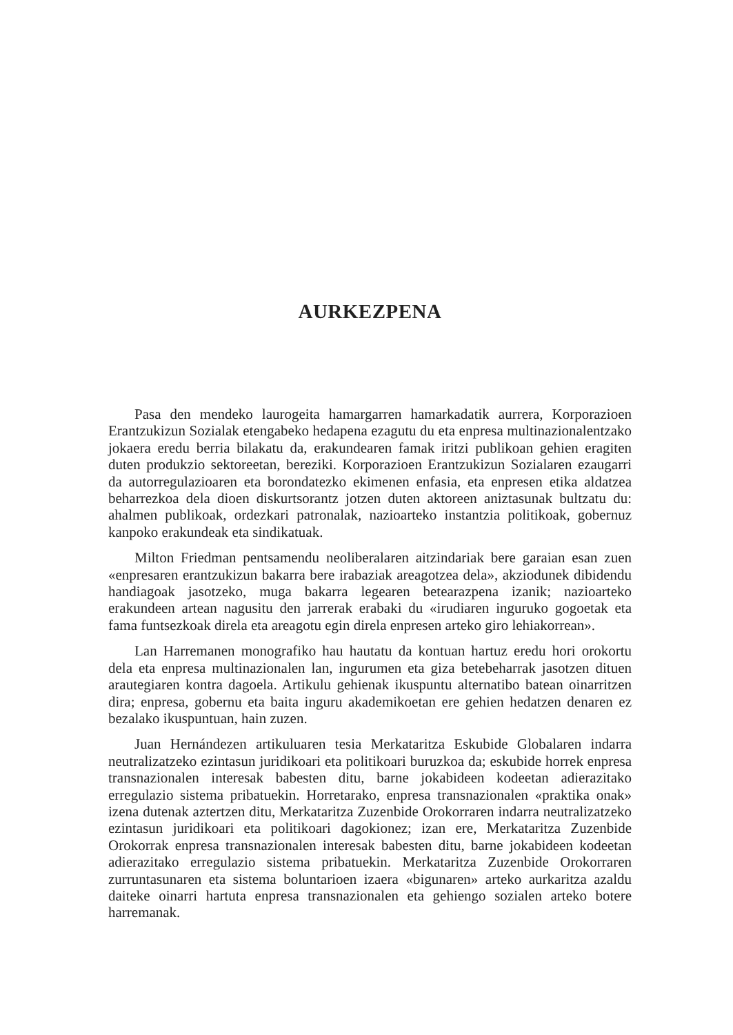AURKEZPENA
Pasa den mendeko laurogeita hamargarren hamarkadatik aurrera, Korporazioen Erantzukizun Sozialak etengabeko hedapena ezagutu du eta enpresa multinazionalentzako jokaera eredu berria bilakatu da, erakundearen famak iritzi publikoan gehien eragiten duten produkzio sektoreetan, bereziki. Korporazioen Erantzukizun Sozialaren ezaugarri da autorregulazioaren eta borondatezko ekimenen enfasia, eta enpresen etika aldatzea beharrezkoa dela dioen diskurtsorantz jotzen duten aktoreen aniztasunak bultzatu du: ahalmen publikoak, ordezkari patronalak, nazioarteko instantzia politikoak, gobernuz kanpoko erakundeak eta sindikatuak.
Milton Friedman pentsamendu neoliberalaren aitzindariak bere garaian esan zuen «enpresaren erantzukizun bakarra bere irabaziak areagotzea dela», akziodunek dibidendu handiagoak jasotzeko, muga bakarra legearen betearazpena izanik; nazioarteko erakundeen artean nagusitu den jarrerak erabaki du «irudiaren inguruko gogoetak eta fama funtsezkoak direla eta areagotu egin direla enpresen arteko giro lehiakorrean».
Lan Harremanen monografiko hau hautatu da kontuan hartuz eredu hori orokortu dela eta enpresa multinazionalen lan, ingurumen eta giza betebeharrak jasotzen dituen arautegiaren kontra dagoela. Artikulu gehienak ikuspuntu alternatibo batean oinarritzen dira; enpresa, gobernu eta baita inguru akademikoetan ere gehien hedatzen denaren ez bezalako ikuspuntuan, hain zuzen.
Juan Hernándezen artikuluaren tesia Merkataritza Eskubide Globalaren indarra neutralizatzeko ezintasun juridikoari eta politikoari buruzkoa da; eskubide horrek enpresa transnazionalen interesak babesten ditu, barne jokabideen kodeetan adierazitako erregulazio sistema pribatuekin. Horretarako, enpresa transnazionalen «praktika onak» izena dutenak aztertzen ditu, Merkataritza Zuzenbide Orokorraren indarra neutralizatzeko ezintasun juridikoari eta politikoari dagokionez; izan ere, Merkataritza Zuzenbide Orokorrak enpresa transnazionalen interesak babesten ditu, barne jokabideen kodeetan adierazitako erregulazio sistema pribatuekin. Merkataritza Zuzenbide Orokorraren zurruntasunaren eta sistema boluntarioen izaera «bigunaren» arteko aurkaritza azaldu daiteke oinarri hartuta enpresa transnazionalen eta gehiengo sozialen arteko botere harremanak.